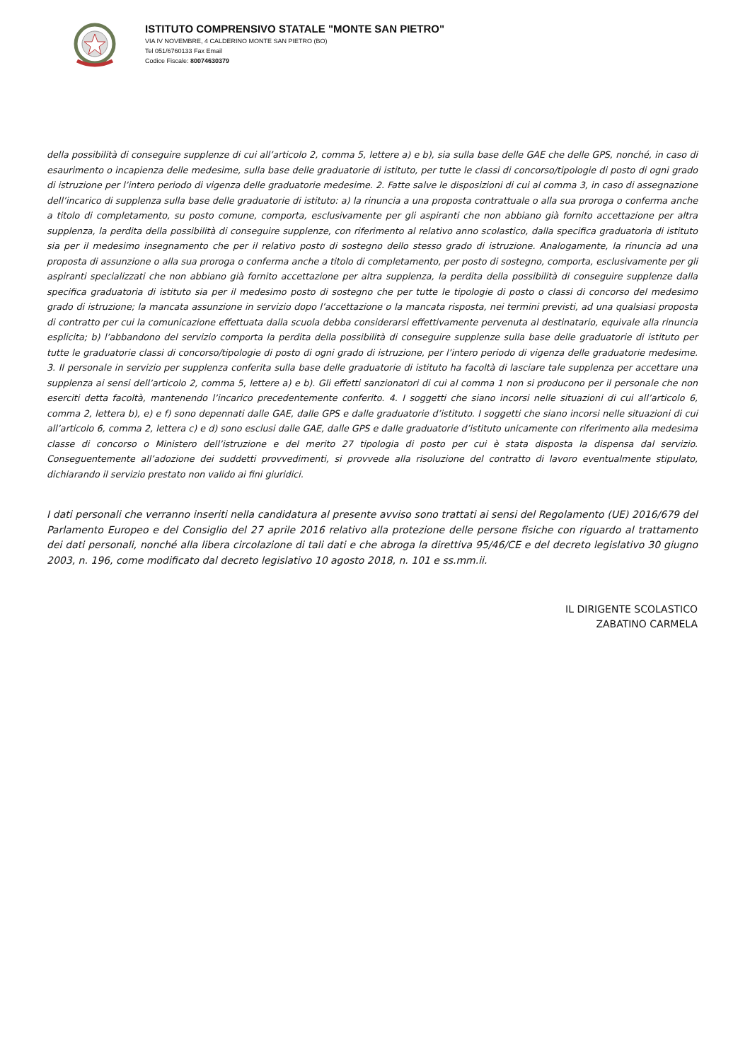ISTITUTO COMPRENSIVO STATALE "MONTE SAN PIETRO"
VIA IV NOVEMBRE, 4 CALDERINO MONTE SAN PIETRO (BO)
Tel 051/6760133 Fax Email
Codice Fiscale: 80074630379
della possibilità di conseguire supplenze di cui all’articolo 2, comma 5, lettere a) e b), sia sulla base delle GAE che delle GPS, nonché, in caso di esaurimento o incapienza delle medesime, sulla base delle graduatorie di istituto, per tutte le classi di concorso/tipologie di posto di ogni grado di istruzione per l’intero periodo di vigenza delle graduatorie medesime. 2. Fatte salve le disposizioni di cui al comma 3, in caso di assegnazione dell’incarico di supplenza sulla base delle graduatorie di istituto: a) la rinuncia a una proposta contrattuale o alla sua proroga o conferma anche a titolo di completamento, su posto comune, comporta, esclusivamente per gli aspiranti che non abbiano già fornito accettazione per altra supplenza, la perdita della possibilità di conseguire supplenze, con riferimento al relativo anno scolastico, dalla specifica graduatoria di istituto sia per il medesimo insegnamento che per il relativo posto di sostegno dello stesso grado di istruzione. Analogamente, la rinuncia ad una proposta di assunzione o alla sua proroga o conferma anche a titolo di completamento, per posto di sostegno, comporta, esclusivamente per gli aspiranti specializzati che non abbiano già fornito accettazione per altra supplenza, la perdita della possibilità di conseguire supplenze dalla specifica graduatoria di istituto sia per il medesimo posto di sostegno che per tutte le tipologie di posto o classi di concorso del medesimo grado di istruzione; la mancata assunzione in servizio dopo l’accettazione o la mancata risposta, nei termini previsti, ad una qualsiasi proposta di contratto per cui la comunicazione effettuata dalla scuola debba considerarsi effettivamente pervenuta al destinatario, equivale alla rinuncia esplicita; b) l’abbandono del servizio comporta la perdita della possibilità di conseguire supplenze sulla base delle graduatorie di istituto per tutte le graduatorie classi di concorso/tipologie di posto di ogni grado di istruzione, per l’intero periodo di vigenza delle graduatorie medesime. 3. Il personale in servizio per supplenza conferita sulla base delle graduatorie di istituto ha facoltà di lasciare tale supplenza per accettare una supplenza ai sensi dell’articolo 2, comma 5, lettere a) e b). Gli effetti sanzionatori di cui al comma 1 non si producono per il personale che non eserciti detta facoltà, mantenendo l’incarico precedentemente conferito. 4. I soggetti che siano incorsi nelle situazioni di cui all’articolo 6, comma 2, lettera b), e) e f) sono depennati dalle GAE, dalle GPS e dalle graduatorie d’istituto. I soggetti che siano incorsi nelle situazioni di cui all’articolo 6, comma 2, lettera c) e d) sono esclusi dalle GAE, dalle GPS e dalle graduatorie d’istituto unicamente con riferimento alla medesima classe di concorso o Ministero dell’istruzione e del merito 27 tipologia di posto per cui è stata disposta la dispensa dal servizio. Conseguentemente all’adozione dei suddetti provvedimenti, si provvede alla risoluzione del contratto di lavoro eventualmente stipulato, dichiarando il servizio prestato non valido ai fini giuridici.
I dati personali che verranno inseriti nella candidatura al presente avviso sono trattati ai sensi del Regolamento (UE) 2016/679 del Parlamento Europeo e del Consiglio del 27 aprile 2016 relativo alla protezione delle persone fisiche con riguardo al trattamento dei dati personali, nonché alla libera circolazione di tali dati e che abroga la direttiva 95/46/CE e del decreto legislativo 30 giugno 2003, n. 196, come modificato dal decreto legislativo 10 agosto 2018, n. 101 e ss.mm.ii.
IL DIRIGENTE SCOLASTICO
ZABATINO CARMELA